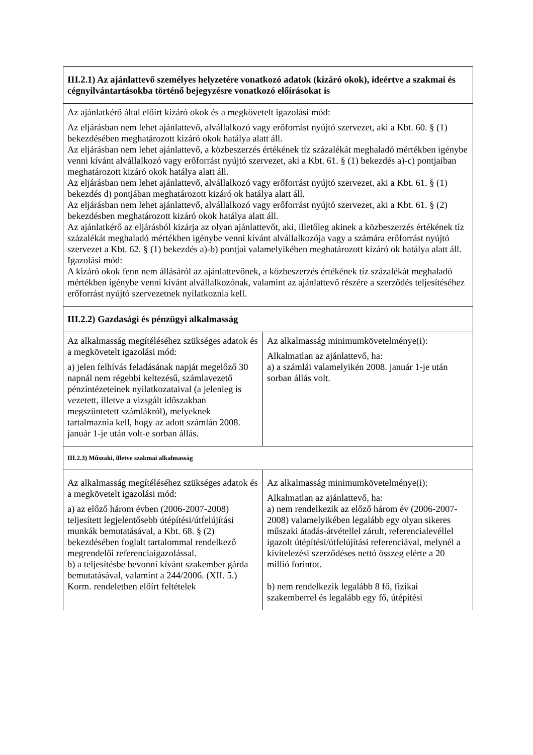| III.2.1) Az ajánlattevő személyes helyzetére vonatkozó adatok (kizáró okok), ideértve a szakmai és cégnyilvántartásokba történő bejegyzésre vonatkozó előírásokat is | |
| Az ajánlatkérő által előírt kizáró okok és a megkövetelt igazolási mód: Az eljárásban nem lehet ajánlattevő, alvállalkozó vagy erőforrást nyújtó szervezet, aki a Kbt. 60. § (1) bekezdésében meghatározott kizáró okok hatálya alatt áll. Az eljárásban nem lehet ajánlattevő, a közbeszerzés értékének tíz százalékát meghaladó mértékben igénybe venni kívánt alvállalkozó vagy erőforrást nyújtó szervezet, aki a Kbt. 61. § (1) bekezdés a)-c) pontjaiban meghatározott kizáró okok hatálya alatt áll. Az eljárásban nem lehet ajánlattevő, alvállalkozó vagy erőforrást nyújtó szervezet, aki a Kbt. 61. § (1) bekezdés d) pontjában meghatározott kizáró ok hatálya alatt áll. Az eljárásban nem lehet ajánlattevő, alvállalkozó vagy erőforrást nyújtó szervezet, aki a Kbt. 61. § (2) bekezdésben meghatározott kizáró okok hatálya alatt áll. Az ajánlatkérő az eljárásból kizárja az olyan ajánlattevőt, aki, illetőleg akinek a közbeszerzés értékének tíz százalékát meghaladó mértékben igénybe venni kívánt alvállalkozója vagy a számára erőforrást nyújtó szervezet a Kbt. 62. § (1) bekezdés a)-b) pontjai valamelyikében meghatározott kizáró ok hatálya alatt áll. Igazolási mód: A kizáró okok fenn nem állásáról az ajánlattevőnek, a közbeszerzés értékének tíz százalékát meghaladó mértékben igénybe venni kívánt alvállalkozónak, valamint az ajánlattevő részére a szerződés teljesítéséhez erőforrást nyújtó szervezetnek nyilatkoznia kell. | |
| III.2.2) Gazdasági és pénzügyi alkalmasság | |
| Az alkalmasság megítéléséhez szükséges adatok és a megkövetelt igazolási mód: a) jelen felhívás feladásának napját megelőző 30 napnál nem régebbi keltezésű, számlavezető pénzintézeteinek nyilatkozataival (a jelenleg is vezetett, illetve a vizsgált időszakban megszüntetett számlákról), melyeknek tartalmaznia kell, hogy az adott számlán 2008. január 1-je után volt-e sorban állás. | Az alkalmasság minimumkövetelménye(i): Alkalmatlan az ajánlattevő, ha: a) a számlái valamelyikén 2008. január 1-je után sorban állás volt. |
| III.2.3) Műszaki, illetve szakmai alkalmasság | |
| Az alkalmasság megítéléséhez szükséges adatok és a megkövetelt igazolási mód: a) az előző három évben (2006-2007-2008) teljesített legjelentősebb útépítési/útfelújítási munkák bemutatásával, a Kbt. 68. § (2) bekezdésében foglalt tartalommal rendelkező megrendelői referenciaigazolással. b) a teljesítésbe bevonni kívánt szakember gárda bemutatásával, valamint a 244/2006. (XII. 5.) Korm. rendeletben előírt feltételek | Az alkalmasság minimumkövetelménye(i): Alkalmatlan az ajánlattevő, ha: a) nem rendelkezik az előző három év (2006-2007-2008) valamelyikében legalább egy olyan sikeres műszaki átadás-átvétellel zárult, referencialevéllel igazolt útépítési/útfelújítási referenciával, melynél a kivitelezési szerződéses nettó összeg elérte a 20 millió forintot. b) nem rendelkezik legalább 8 fő, fizikai szakemberrel és legalább egy fő, útépítési |